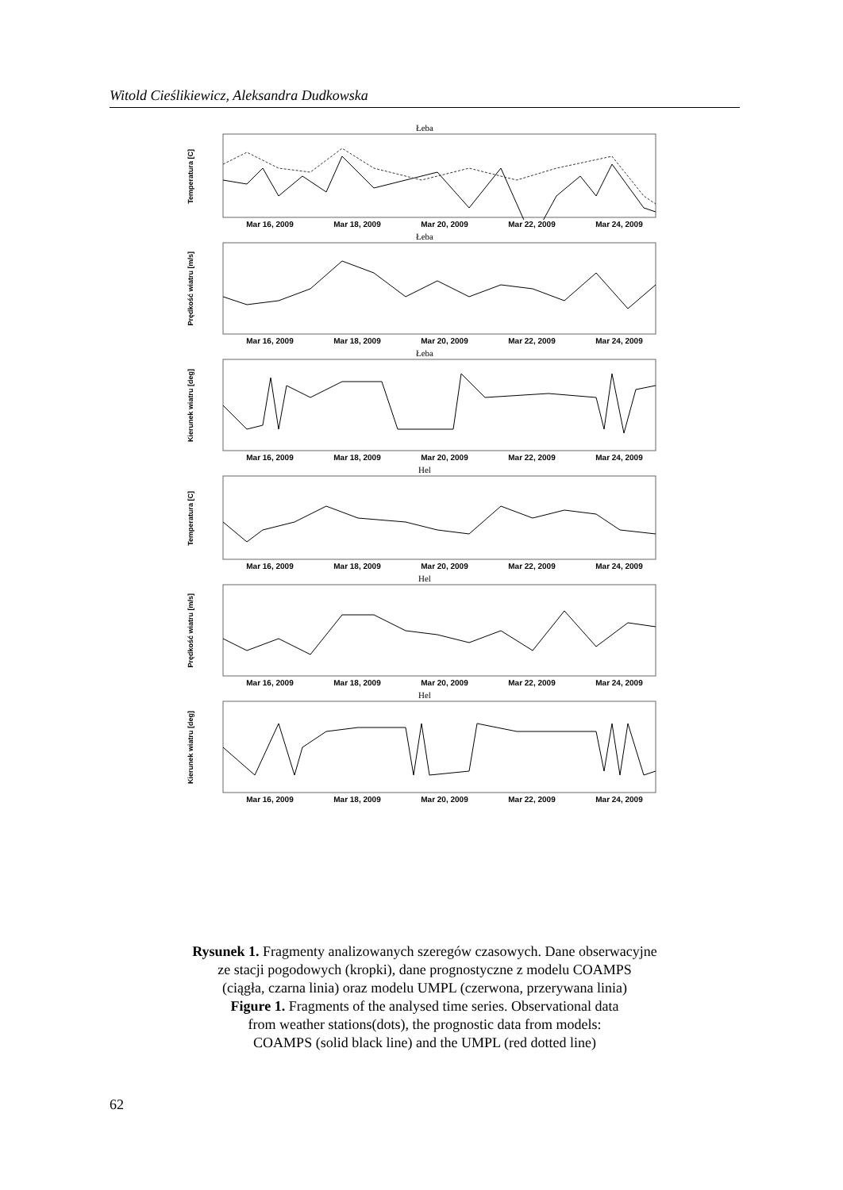Witold Cieślikiewicz, Aleksandra Dudkowska
Łeba
Temperatura [C]
Mar 16, 2009 Mar 18, 2009 Mar 20, 2009 Mar 22, 2009 Mar 24, 2009
Łeba
Prędkość wiatru [m/s]
Mar 16, 2009 Mar 18, 2009 Mar 20, 2009 Mar 22, 2009 Mar 24, 2009
Łeba
Kierunek wiatru [deg]
Mar 16, 2009 Mar 18, 2009 Mar 20, 2009 Mar 22, 2009 Mar 24, 2009
Hel
Temperatura [C]
Mar 16, 2009 Mar 18, 2009 Mar 20, 2009 Mar 22, 2009 Mar 24, 2009
Hel
Prędkość wiatru [m/s]
Mar 16, 2009 Mar 18, 2009 Mar 20, 2009 Mar 22, 2009 Mar 24, 2009
Hel
Kierunek wiatru [deg]
Mar 16, 2009 Mar 18, 2009 Mar 20, 2009 Mar 22, 2009 Mar 24, 2009
Rysunek 1. Fragmenty analizowanych szeregów czasowych. Dane obserwacyjne
ze stacji pogodowych (kropki), dane prognostyczne z modelu COAMPS
(ciągła, czarna linia) oraz modelu UMPL (czerwona, przerywana linia)
Figure 1. Fragments of the analysed time series. Observational data
from weather stations(dots), the prognostic data from models:
COAMPS (solid black line) and the UMPL (red dotted line)
62